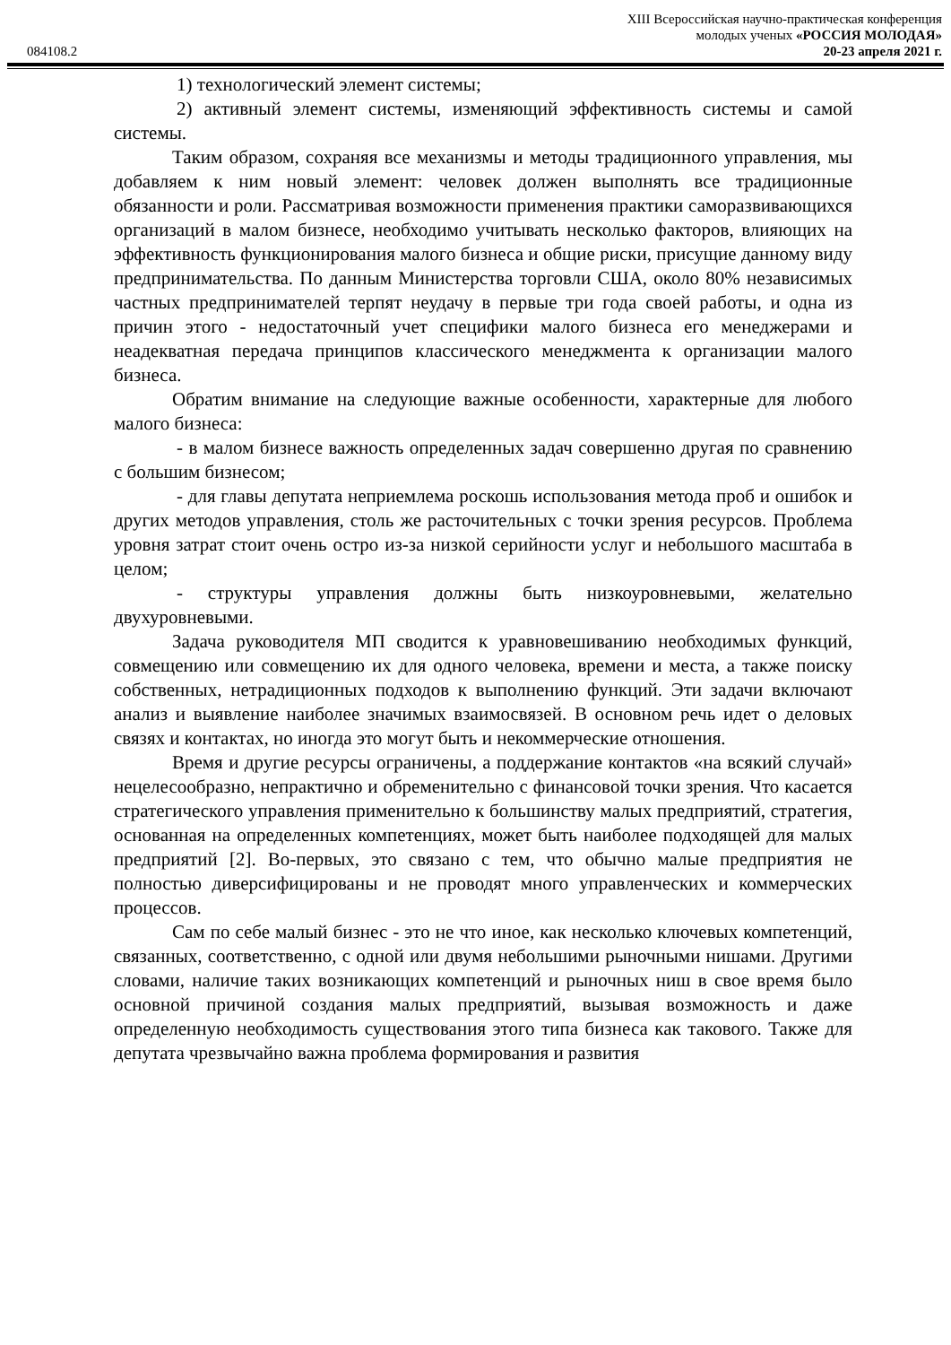XIII Всероссийская научно-практическая конференция
молодых ученых «РОССИЯ МОЛОДАЯ»
084108.2 20-23 апреля 2021 г.
1) технологический элемент системы;
2) активный элемент системы, изменяющий эффективность системы и самой системы.
Таким образом, сохраняя все механизмы и методы традиционного управления, мы добавляем к ним новый элемент: человек должен выполнять все традиционные обязанности и роли. Рассматривая возможности применения практики саморазвивающихся организаций в малом бизнесе, необходимо учитывать несколько факторов, влияющих на эффективность функционирования малого бизнеса и общие риски, присущие данному виду предпринимательства. По данным Министерства торговли США, около 80% независимых частных предпринимателей терпят неудачу в первые три года своей работы, и одна из причин этого - недостаточный учет специфики малого бизнеса его менеджерами и неадекватная передача принципов классического менеджмента к организации малого бизнеса.
Обратим внимание на следующие важные особенности, характерные для любого малого бизнеса:
- в малом бизнесе важность определенных задач совершенно другая по сравнению с большим бизнесом;
- для главы депутата неприемлема роскошь использования метода проб и ошибок и других методов управления, столь же расточительных с точки зрения ресурсов. Проблема уровня затрат стоит очень остро из-за низкой серийности услуг и небольшого масштаба в целом;
- структуры управления должны быть низкоуровневыми, желательно двухуровневыми.
Задача руководителя МП сводится к уравновешиванию необходимых функций, совмещению или совмещению их для одного человека, времени и места, а также поиску собственных, нетрадиционных подходов к выполнению функций. Эти задачи включают анализ и выявление наиболее значимых взаимосвязей. В основном речь идет о деловых связях и контактах, но иногда это могут быть и некоммерческие отношения.
Время и другие ресурсы ограничены, а поддержание контактов «на всякий случай» нецелесообразно, непрактично и обременительно с финансовой точки зрения. Что касается стратегического управления применительно к большинству малых предприятий, стратегия, основанная на определенных компетенциях, может быть наиболее подходящей для малых предприятий [2]. Во-первых, это связано с тем, что обычно малые предприятия не полностью диверсифицированы и не проводят много управленческих и коммерческих процессов.
Сам по себе малый бизнес - это не что иное, как несколько ключевых компетенций, связанных, соответственно, с одной или двумя небольшими рыночными нишами. Другими словами, наличие таких возникающих компетенций и рыночных ниш в свое время было основной причиной создания малых предприятий, вызывая возможность и даже определенную необходимость существования этого типа бизнеса как такового. Также для депутата чрезвычайно важна проблема формирования и развития